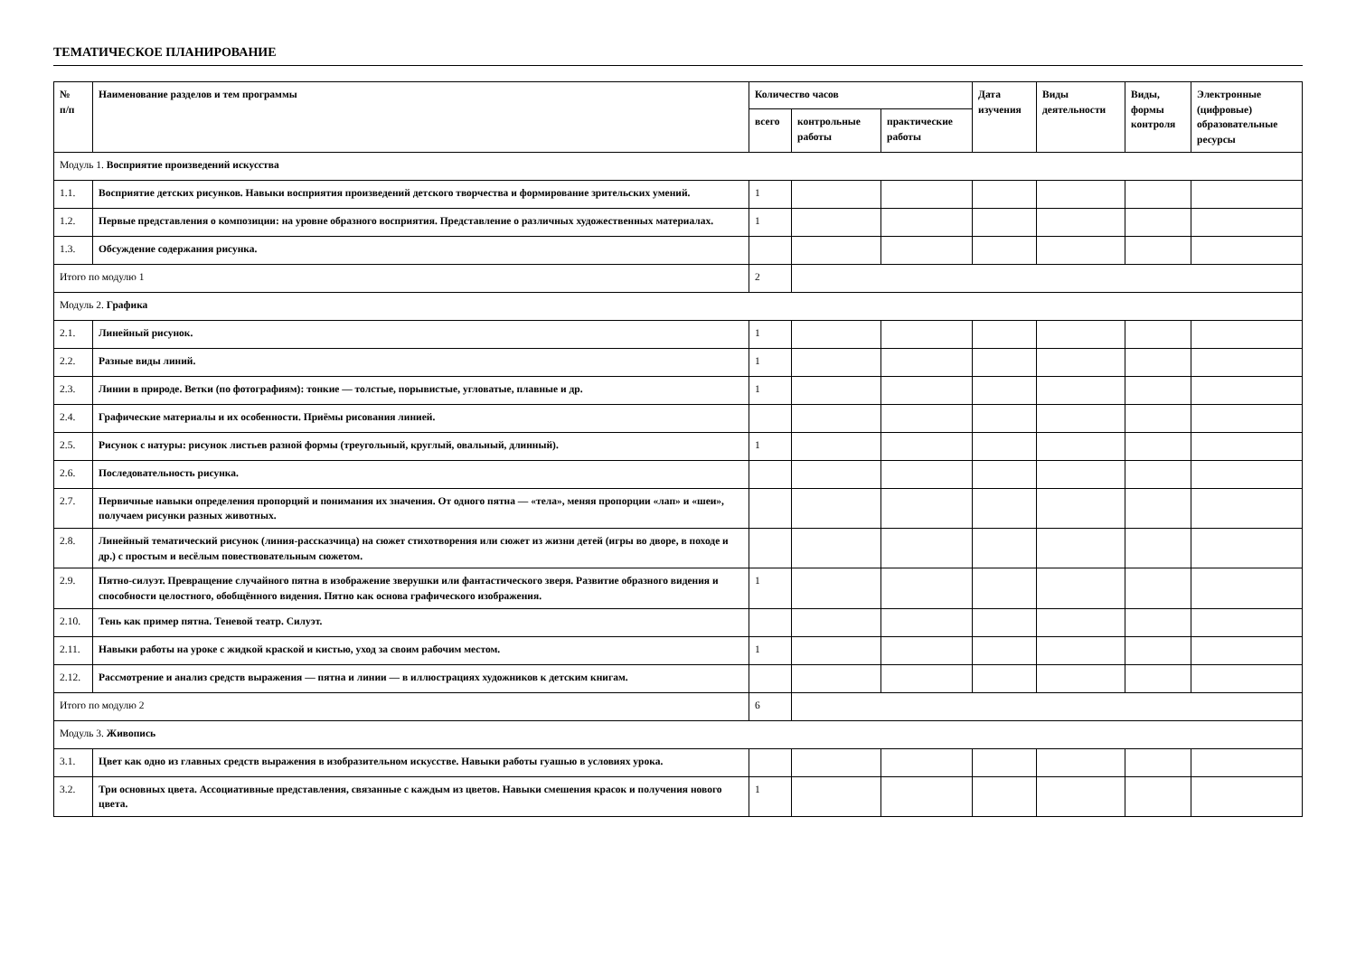ТЕМАТИЧЕСКОЕ ПЛАНИРОВАНИЕ
| № п/п | Наименование разделов и тем программы | Количество часов | | | Дата изучения | Виды деятельности | Виды, формы контроля | Электронные (цифровые) образовательные ресурсы |
| --- | --- | --- | --- | --- | --- | --- | --- | --- |
| | | всего | контрольные работы | практические работы | | | | |
| Модуль 1. Восприятие произведений искусства | | | | | | | | |
| 1.1. | Восприятие детских рисунков. Навыки восприятия произведений детского творчества и формирование зрительских умений. | 1 | | | | | | |
| 1.2. | Первые представления о композиции: на уровне образного восприятия. Представление о различных художественных материалах. | 1 | | | | | | |
| 1.3. | Обсуждение содержания рисунка. | | | | | | | |
| Итого по модулю 1 | | 2 | | | | | | |
| Модуль 2. Графика | | | | | | | | |
| 2.1. | Линейный рисунок. | 1 | | | | | | |
| 2.2. | Разные виды линий. | 1 | | | | | | |
| 2.3. | Линии в природе. Ветки (по фотографиям): тонкие — толстые, порывистые, угловатые, плавные и др. | 1 | | | | | | |
| 2.4. | Графические материалы и их особенности. Приёмы рисования линией. | | | | | | | |
| 2.5. | Рисунок с натуры: рисунок листьев разной формы (треугольный, круглый, овальный, длинный). | 1 | | | | | | |
| 2.6. | Последовательность рисунка. | | | | | | | |
| 2.7. | Первичные навыки определения пропорций и понимания их значения. От одного пятна — «тела», меняя пропорции «лап» и «шеи», получаем рисунки разных животных. | | | | | | | |
| 2.8. | Линейный тематический рисунок (линия-рассказчица) на сюжет стихотворения или сюжет из жизни детей (игры во дворе, в походе и др.) с простым и весёлым повествовательным сюжетом. | | | | | | | |
| 2.9. | Пятно-силуэт. Превращение случайного пятна в изображение зверушки или фантастического зверя. Развитие образного видения и способности целостного, обобщённого видения. Пятно как основа графического изображения. | 1 | | | | | | |
| 2.10. | Тень как пример пятна. Теневой театр. Силуэт. | | | | | | | |
| 2.11. | Навыки работы на уроке с жидкой краской и кистью, уход за своим рабочим местом. | 1 | | | | | | |
| 2.12. | Рассмотрение и анализ средств выражения — пятна и линии — в иллюстрациях художников к детским книгам. | | | | | | | |
| Итого по модулю 2 | | 6 | | | | | | |
| Модуль 3. Живопись | | | | | | | | |
| 3.1. | Цвет как одно из главных средств выражения в изобразительном искусстве. Навыки работы гуашью в условиях урока. | | | | | | | |
| 3.2. | Три основных цвета. Ассоциативные представления, связанные с каждым из цветов. Навыки смешения красок и получения нового цвета. | 1 | | | | | | |